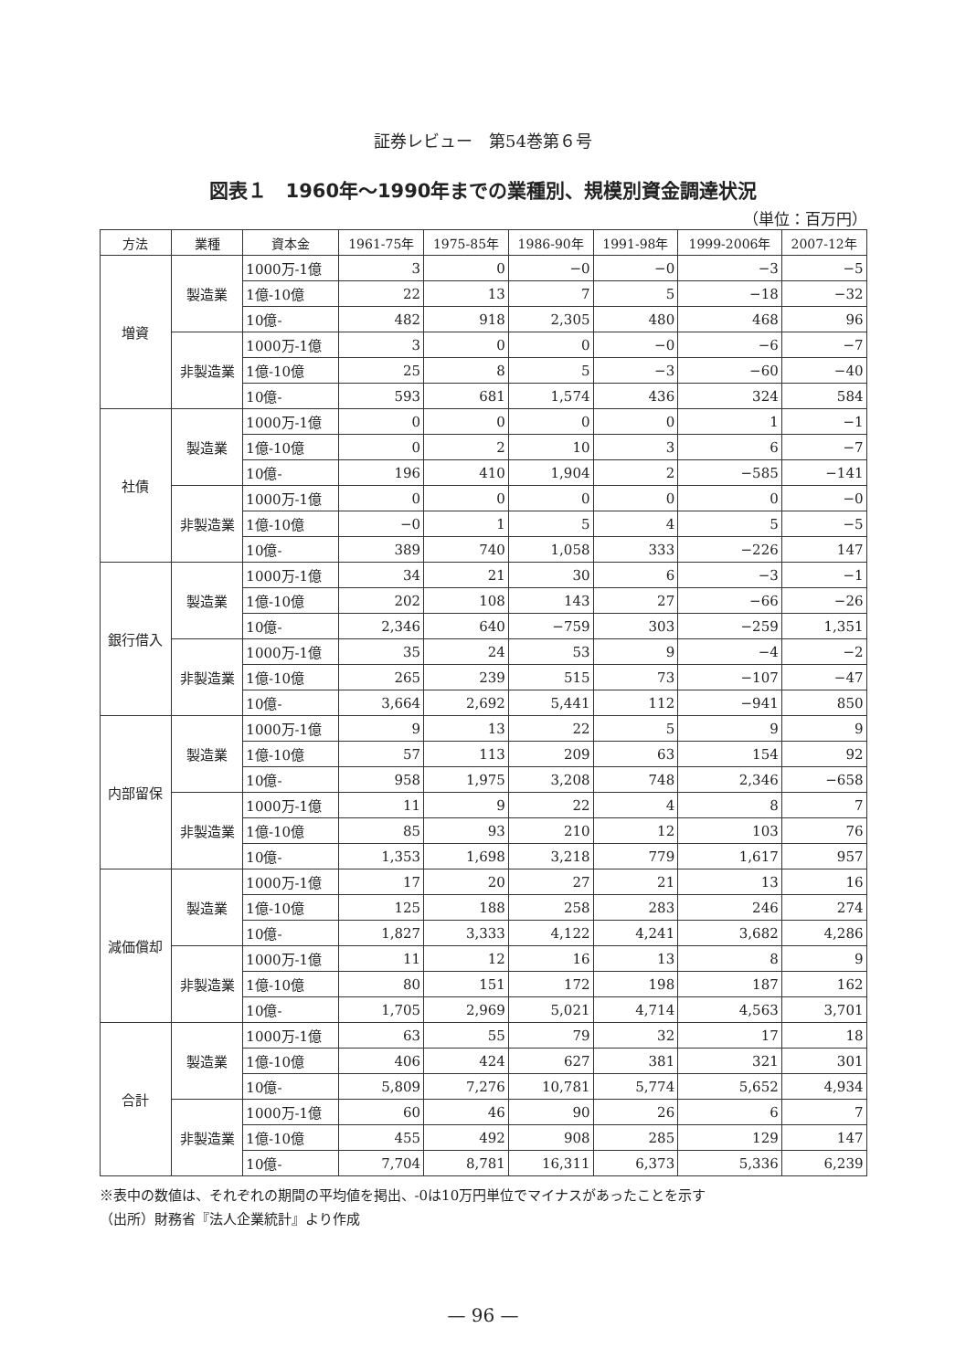証券レビュー　第54巻第６号
図表１　1960年～1990年までの業種別、規模別資金調達状況
（単位：百万円）
| 方法 | 業種 | 資本金 | 1961-75年 | 1975-85年 | 1986-90年 | 1991-98年 | 1999-2006年 | 2007-12年 |
| --- | --- | --- | --- | --- | --- | --- | --- | --- |
| 増資 | 製造業 | 1000万-1億 | 3 | 0 | −0 | −0 | −3 | −5 |
| | | 1億-10億 | 22 | 13 | 7 | 5 | −18 | −32 |
| | | 10億- | 482 | 918 | 2,305 | 480 | 468 | 96 |
| | 非製造業 | 1000万-1億 | 3 | 0 | 0 | −0 | −6 | −7 |
| | | 1億-10億 | 25 | 8 | 5 | −3 | −60 | −40 |
| | | 10億- | 593 | 681 | 1,574 | 436 | 324 | 584 |
| 社債 | 製造業 | 1000万-1億 | 0 | 0 | 0 | 0 | 1 | −1 |
| | | 1億-10億 | 0 | 2 | 10 | 3 | 6 | −7 |
| | | 10億- | 196 | 410 | 1,904 | 2 | −585 | −141 |
| | 非製造業 | 1000万-1億 | 0 | 0 | 0 | 0 | 0 | −0 |
| | | 1億-10億 | −0 | 1 | 5 | 4 | 5 | −5 |
| | | 10億- | 389 | 740 | 1,058 | 333 | −226 | 147 |
| 銀行借入 | 製造業 | 1000万-1億 | 34 | 21 | 30 | 6 | −3 | −1 |
| | | 1億-10億 | 202 | 108 | 143 | 27 | −66 | −26 |
| | | 10億- | 2,346 | 640 | −759 | 303 | −259 | 1,351 |
| | 非製造業 | 1000万-1億 | 35 | 24 | 53 | 9 | −4 | −2 |
| | | 1億-10億 | 265 | 239 | 515 | 73 | −107 | −47 |
| | | 10億- | 3,664 | 2,692 | 5,441 | 112 | −941 | 850 |
| 内部留保 | 製造業 | 1000万-1億 | 9 | 13 | 22 | 5 | 9 | 9 |
| | | 1億-10億 | 57 | 113 | 209 | 63 | 154 | 92 |
| | | 10億- | 958 | 1,975 | 3,208 | 748 | 2,346 | −658 |
| | 非製造業 | 1000万-1億 | 11 | 9 | 22 | 4 | 8 | 7 |
| | | 1億-10億 | 85 | 93 | 210 | 12 | 103 | 76 |
| | | 10億- | 1,353 | 1,698 | 3,218 | 779 | 1,617 | 957 |
| 減価償却 | 製造業 | 1000万-1億 | 17 | 20 | 27 | 21 | 13 | 16 |
| | | 1億-10億 | 125 | 188 | 258 | 283 | 246 | 274 |
| | | 10億- | 1,827 | 3,333 | 4,122 | 4,241 | 3,682 | 4,286 |
| | 非製造業 | 1000万-1億 | 11 | 12 | 16 | 13 | 8 | 9 |
| | | 1億-10億 | 80 | 151 | 172 | 198 | 187 | 162 |
| | | 10億- | 1,705 | 2,969 | 5,021 | 4,714 | 4,563 | 3,701 |
| 合計 | 製造業 | 1000万-1億 | 63 | 55 | 79 | 32 | 17 | 18 |
| | | 1億-10億 | 406 | 424 | 627 | 381 | 321 | 301 |
| | | 10億- | 5,809 | 7,276 | 10,781 | 5,774 | 5,652 | 4,934 |
| | 非製造業 | 1000万-1億 | 60 | 46 | 90 | 26 | 6 | 7 |
| | | 1億-10億 | 455 | 492 | 908 | 285 | 129 | 147 |
| | | 10億- | 7,704 | 8,781 | 16,311 | 6,373 | 5,336 | 6,239 |
※表中の数値は、それぞれの期間の平均値を掲出、-0は10万円単位でマイナスがあったことを示す
（出所）財務省『法人企業統計』より作成
— 96 —